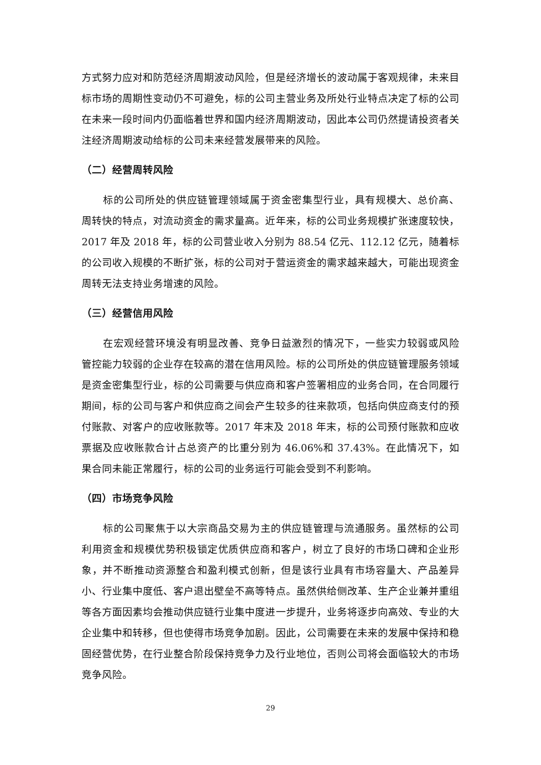方式努力应对和防范经济周期波动风险，但是经济增长的波动属于客观规律，未来目标市场的周期性变动仍不可避免，标的公司主营业务及所处行业特点决定了标的公司在未来一段时间内仍面临着世界和国内经济周期波动，因此本公司仍然提请投资者关注经济周期波动给标的公司未来经营发展带来的风险。
（二）经营周转风险
标的公司所处的供应链管理领域属于资金密集型行业，具有规模大、总价高、周转快的特点，对流动资金的需求量高。近年来，标的公司业务规模扩张速度较快，2017 年及 2018 年，标的公司营业收入分别为 88.54 亿元、112.12 亿元，随着标的公司收入规模的不断扩张，标的公司对于营运资金的需求越来越大，可能出现资金周转无法支持业务增速的风险。
（三）经营信用风险
在宏观经营环境没有明显改善、竞争日益激烈的情况下，一些实力较弱或风险管控能力较弱的企业存在较高的潜在信用风险。标的公司所处的供应链管理服务领域是资金密集型行业，标的公司需要与供应商和客户签署相应的业务合同，在合同履行期间，标的公司与客户和供应商之间会产生较多的往来款项，包括向供应商支付的预付账款、对客户的应收账款等。2017 年末及 2018 年末，标的公司预付账款和应收票据及应收账款合计占总资产的比重分别为 46.06%和 37.43%。在此情况下，如果合同未能正常履行，标的公司的业务运行可能会受到不利影响。
（四）市场竞争风险
标的公司聚焦于以大宗商品交易为主的供应链管理与流通服务。虽然标的公司利用资金和规模优势积极锁定优质供应商和客户，树立了良好的市场口碑和企业形象，并不断推动资源整合和盈利模式创新，但是该行业具有市场容量大、产品差异小、行业集中度低、客户退出壁垒不高等特点。虽然供给侧改革、生产企业兼并重组等各方面因素均会推动供应链行业集中度进一步提升，业务将逐步向高效、专业的大企业集中和转移，但也使得市场竞争加剧。因此，公司需要在未来的发展中保持和稳固经营优势，在行业整合阶段保持竞争力及行业地位，否则公司将会面临较大的市场竞争风险。
29